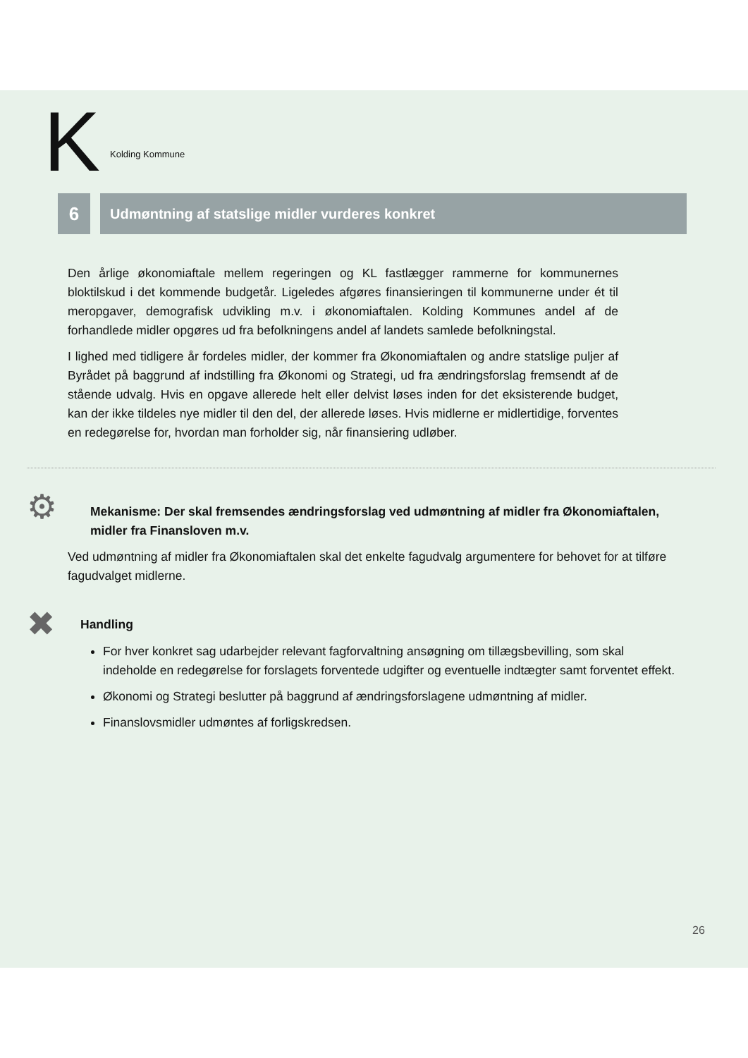K Kolding Kommune
6
Udmøntning af statslige midler vurderes konkret
Den årlige økonomiaftale mellem regeringen og KL fastlægger rammerne for kommunernes bloktilskud i det kommende budgetår. Ligeledes afgøres finansieringen til kommunerne under ét til meropgaver, demografisk udvikling m.v. i økonomiaftalen. Kolding Kommunes andel af de forhandlede midler opgøres ud fra befolkningens andel af landets samlede befolkningstal.
I lighed med tidligere år fordeles midler, der kommer fra Økonomiaftalen og andre statslige puljer af Byrådet på baggrund af indstilling fra Økonomi og Strategi, ud fra ændringsforslag fremsendt af de stående udvalg. Hvis en opgave allerede helt eller delvist løses inden for det eksisterende budget, kan der ikke tildeles nye midler til den del, der allerede løses. Hvis midlerne er midlertidige, forventes en redegørelse for, hvordan man forholder sig, når finansiering udløber.
⚙
Mekanisme: Der skal fremsendes ændringsforslag ved udmøntning af midler fra Økonomiaftalen, midler fra Finansloven m.v.
Ved udmøntning af midler fra Økonomiaftalen skal det enkelte fagudvalg argumentere for behovet for at tilføre fagudvalget midlerne.
✖
Handling
For hver konkret sag udarbejder relevant fagforvaltning ansøgning om tillægsbevilling, som skal indeholde en redegørelse for forslagets forventede udgifter og eventuelle indtægter samt forventet effekt.
Økonomi og Strategi beslutter på baggrund af ændringsforslagene udmøntning af midler.
Finanslovsmidler udmøntes af forligskredsen.
26